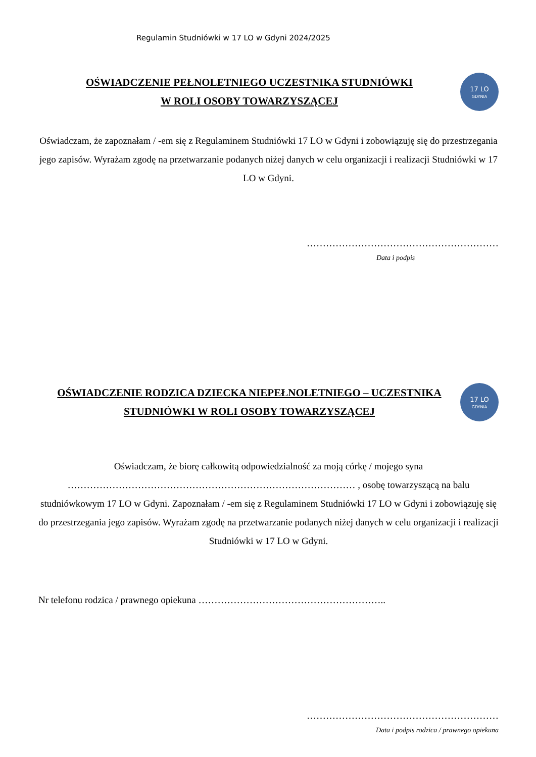Regulamin Studniówki w 17 LO w Gdyni 2024/2025
OŚWIADCZENIE PEŁNOLETNIEGO UCZESTNIKA STUDNIÓWKI
W ROLI OSOBY TOWARZYSZĄCEJ
17 LO
GDYNIA
Oświadczam, że zapoznałam / -em się z Regulaminem Studniówki 17 LO w Gdyni i zobowiązuję się do przestrzegania jego zapisów. Wyrażam zgodę na przetwarzanie podanych niżej danych w celu organizacji i realizacji Studniówki w 17 LO w Gdyni.
……………………………………………………
Data i podpis
OŚWIADCZENIE RODZICA DZIECKA NIEPEŁNOLETNIEGO – UCZESTNIKA STUDNIÓWKI W ROLI OSOBY TOWARZYSZĄCEJ
17 LO
GDYNIA
Oświadczam, że biorę całkowitą odpowiedzialność za moją córkę / mojego syna ……………………………………………………………………………… , osobę towarzyszącą na balu studniówkowym 17 LO w Gdyni. Zapoznałam / -em się z Regulaminem Studniówki 17 LO w Gdyni i zobowiązuję się do przestrzegania jego zapisów. Wyrażam zgodę na przetwarzanie podanych niżej danych w celu organizacji i realizacji Studniówki w 17 LO w Gdyni.
Nr telefonu rodzica / prawnego opiekuna …………………………………………………..
……………………………………………………
Data i podpis rodzica / prawnego opiekuna